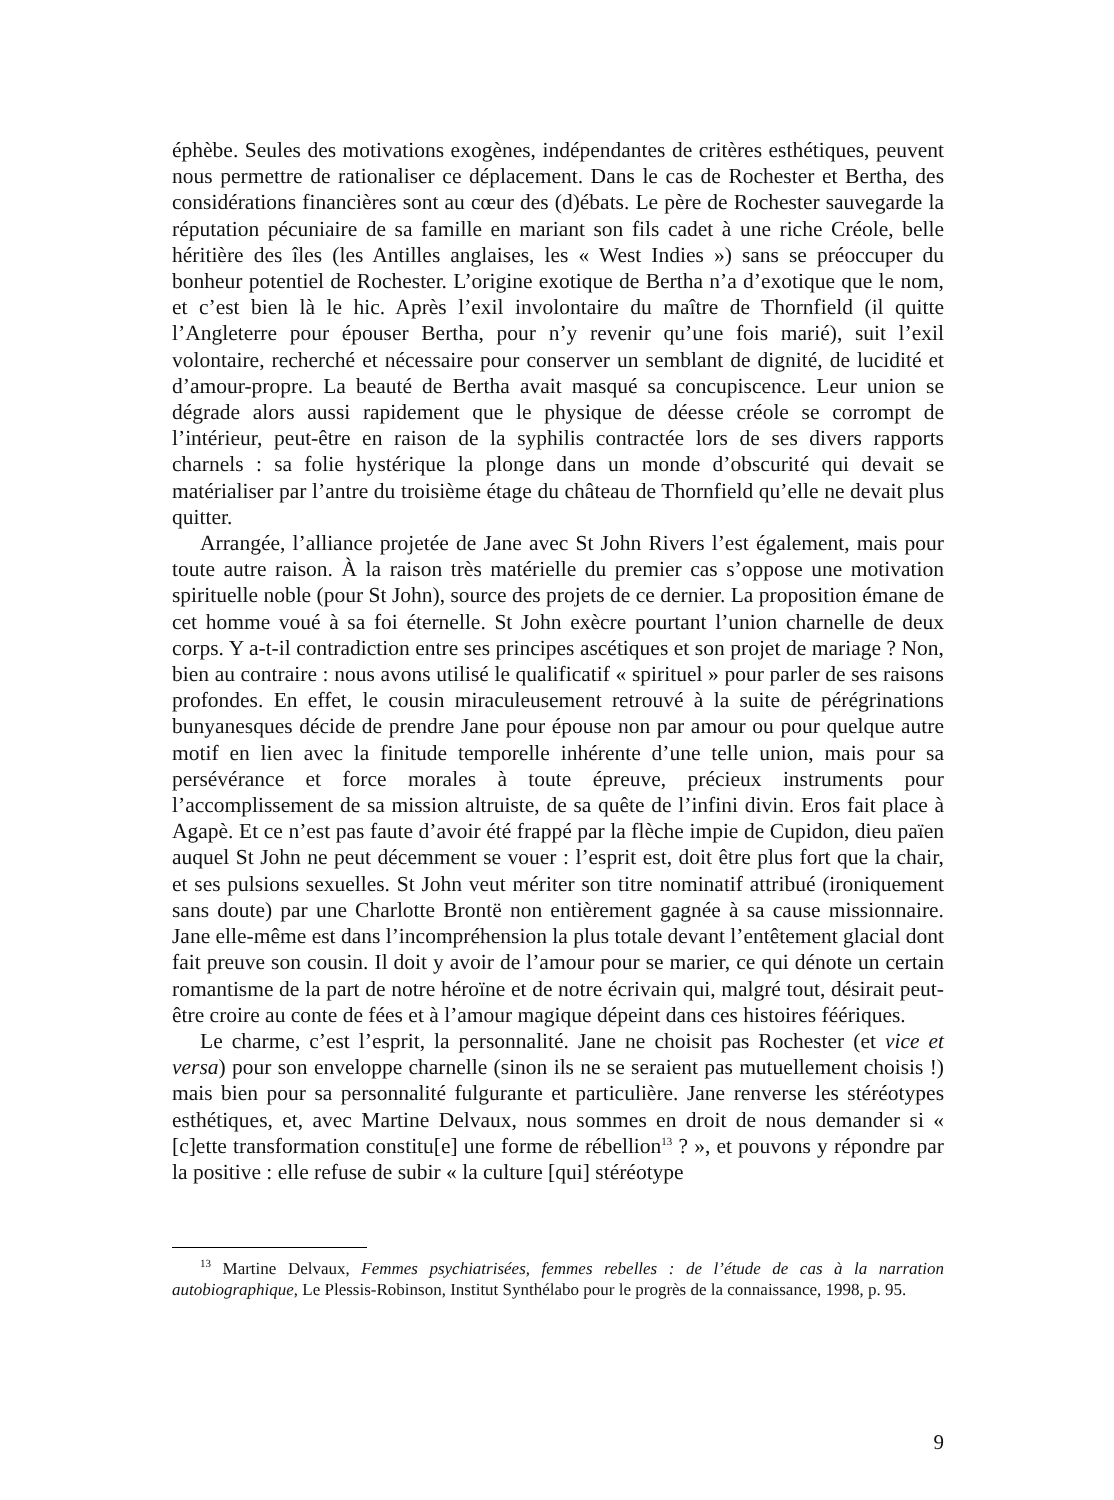éphèbe. Seules des motivations exogènes, indépendantes de critères esthétiques, peuvent nous permettre de rationaliser ce déplacement. Dans le cas de Rochester et Bertha, des considérations financières sont au cœur des (d)ébats. Le père de Rochester sauvegarde la réputation pécuniaire de sa famille en mariant son fils cadet à une riche Créole, belle héritière des îles (les Antilles anglaises, les « West Indies ») sans se préoccuper du bonheur potentiel de Rochester. L’origine exotique de Bertha n’a d’exotique que le nom, et c’est bien là le hic. Après l’exil involontaire du maître de Thornfield (il quitte l’Angleterre pour épouser Bertha, pour n’y revenir qu’une fois marié), suit l’exil volontaire, recherché et nécessaire pour conserver un semblant de dignité, de lucidité et d’amour-propre. La beauté de Bertha avait masqué sa concupiscence. Leur union se dégrade alors aussi rapidement que le physique de déesse créole se corrompt de l’intérieur, peut-être en raison de la syphilis contractée lors de ses divers rapports charnels : sa folie hystérique la plonge dans un monde d’obscurité qui devait se matérialiser par l’antre du troisième étage du château de Thornfield qu’elle ne devait plus quitter.
Arrangée, l’alliance projetée de Jane avec St John Rivers l’est également, mais pour toute autre raison. À la raison très matérielle du premier cas s’oppose une motivation spirituelle noble (pour St John), source des projets de ce dernier. La proposition émane de cet homme voué à sa foi éternelle. St John exècre pourtant l’union charnelle de deux corps. Y a-t-il contradiction entre ses principes ascétiques et son projet de mariage ? Non, bien au contraire : nous avons utilisé le qualificatif « spirituel » pour parler de ses raisons profondes. En effet, le cousin miraculeusement retrouvé à la suite de pérégrinations bunyanesques décide de prendre Jane pour épouse non par amour ou pour quelque autre motif en lien avec la finitude temporelle inhérente d’une telle union, mais pour sa persévérance et force morales à toute épreuve, précieux instruments pour l’accomplissement de sa mission altruiste, de sa quête de l’infini divin. Eros fait place à Agapè. Et ce n’est pas faute d’avoir été frappé par la flèche impie de Cupidon, dieu païen auquel St John ne peut décemment se vouer : l’esprit est, doit être plus fort que la chair, et ses pulsions sexuelles. St John veut mériter son titre nominatif attribué (ironiquement sans doute) par une Charlotte Brontë non entièrement gagnée à sa cause missionnaire. Jane elle-même est dans l’incompréhension la plus totale devant l’entêtement glacial dont fait preuve son cousin. Il doit y avoir de l’amour pour se marier, ce qui dénote un certain romantisme de la part de notre héroïne et de notre écrivain qui, malgré tout, désirait peut-être croire au conte de fées et à l’amour magique dépeint dans ces histoires féériques.
Le charme, c’est l’esprit, la personnalité. Jane ne choisit pas Rochester (et vice et versa) pour son enveloppe charnelle (sinon ils ne se seraient pas mutuellement choisis !) mais bien pour sa personnalité fulgurante et particulière. Jane renverse les stéréotypes esthétiques, et, avec Martine Delvaux, nous sommes en droit de nous demander si « [c]ette transformation constitu[e] une forme de rébellion<sup>13</sup> ? », et pouvons y répondre par la positive : elle refuse de subir « la culture [qui] stéréotype
<sup>13</sup> Martine Delvaux, Femmes psychiatrisées, femmes rebelles : de l’étude de cas à la narration autobiographique, Le Plessis-Robinson, Institut Synthélabo pour le progrès de la connaissance, 1998, p. 95.
9